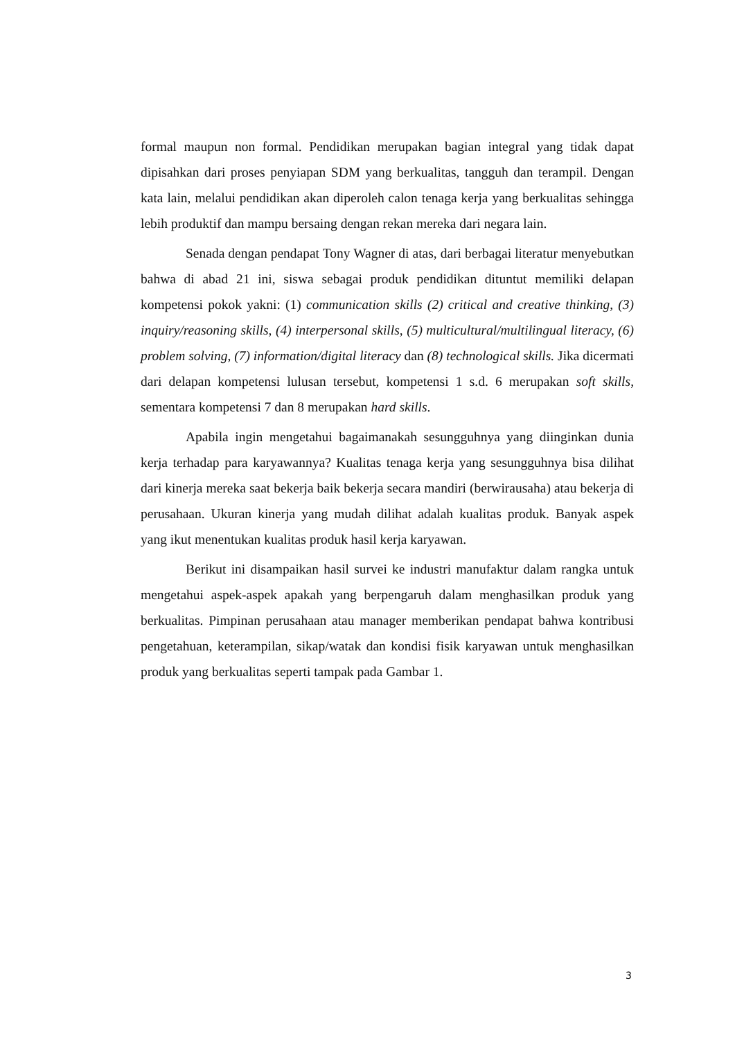formal maupun non formal. Pendidikan merupakan bagian integral yang tidak dapat dipisahkan dari proses penyiapan SDM yang berkualitas, tangguh dan terampil. Dengan kata lain, melalui pendidikan akan diperoleh calon tenaga kerja yang berkualitas sehingga lebih produktif dan mampu bersaing dengan rekan mereka dari negara lain.
Senada dengan pendapat Tony Wagner di atas, dari berbagai literatur menyebutkan bahwa di abad 21 ini, siswa sebagai produk pendidikan dituntut memiliki delapan kompetensi pokok yakni: (1) communication skills (2) critical and creative thinking, (3) inquiry/reasoning skills, (4) interpersonal skills, (5) multicultural/multilingual literacy, (6) problem solving, (7) information/digital literacy dan (8) technological skills. Jika dicermati dari delapan kompetensi lulusan tersebut, kompetensi 1 s.d. 6 merupakan soft skills, sementara kompetensi 7 dan 8 merupakan hard skills.
Apabila ingin mengetahui bagaimanakah sesungguhnya yang diinginkan dunia kerja terhadap para karyawannya? Kualitas tenaga kerja yang sesungguhnya bisa dilihat dari kinerja mereka saat bekerja baik bekerja secara mandiri (berwirausaha) atau bekerja di perusahaan. Ukuran kinerja yang mudah dilihat adalah kualitas produk. Banyak aspek yang ikut menentukan kualitas produk hasil kerja karyawan.
Berikut ini disampaikan hasil survei ke industri manufaktur dalam rangka untuk mengetahui aspek-aspek apakah yang berpengaruh dalam menghasilkan produk yang berkualitas. Pimpinan perusahaan atau manager memberikan pendapat bahwa kontribusi pengetahuan, keterampilan, sikap/watak dan kondisi fisik karyawan untuk menghasilkan produk yang berkualitas seperti tampak pada Gambar 1.
3